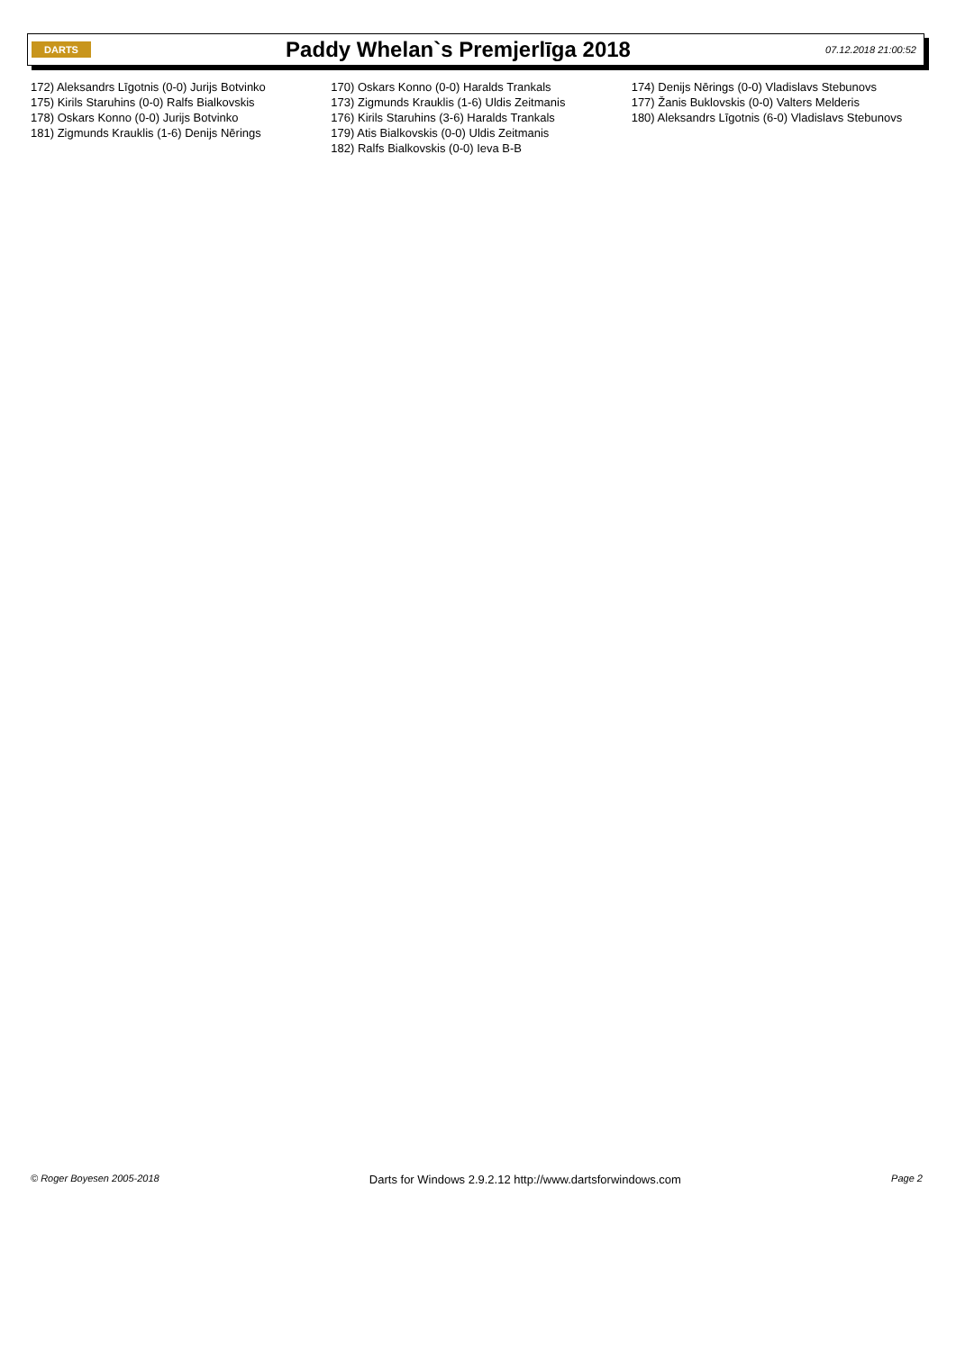DARTS
Paddy Whelan`s Premjerlīga 2018
07.12.2018 21:00:52
172) Aleksandrs Līgotnis (0-0) Jurijs Botvinko
175) Kirils Staruhins (0-0) Ralfs Bialkovskis
178) Oskars Konno (0-0) Jurijs Botvinko
181) Zigmunds Krauklis (1-6) Denijs Nērings
170) Oskars Konno (0-0) Haralds Trankals
173) Zigmunds Krauklis (1-6) Uldis Zeitmanis
176) Kirils Staruhins (3-6) Haralds Trankals
179) Atis Bialkovskis (0-0) Uldis Zeitmanis
182) Ralfs Bialkovskis (0-0) Ieva B-B
174) Denijs Nērings (0-0) Vladislavs Stebunovs
177) Žanis Buklovskis (0-0) Valters Melderis
180) Aleksandrs Līgotnis (6-0) Vladislavs Stebunovs
© Roger Boyesen 2005-2018 Darts for Windows 2.9.2.12 http://www.dartsforwindows.com Page 2